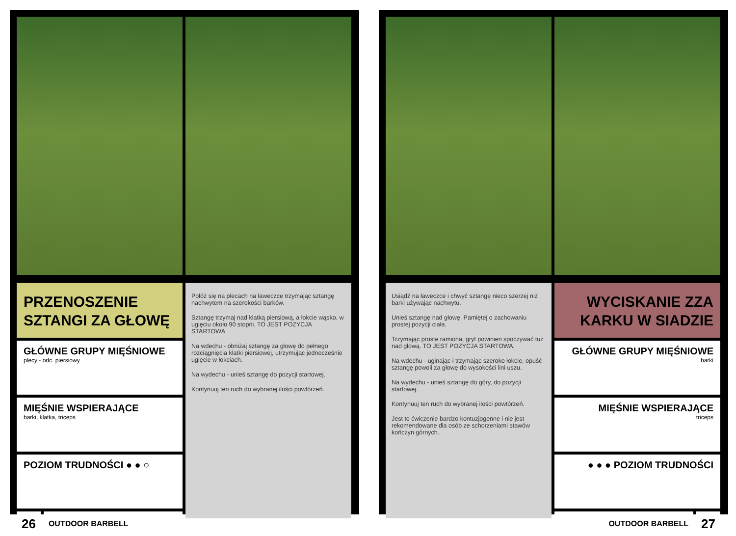PRZENOSZENIE SZTANGI ZA GŁOWĘ
GŁÓWNE GRUPY MIĘŚNIOWE
plecy - odc. piersiowy
MIĘŚNIE WSPIERAJĄCE
barki, klatka, triceps
POZIOM TRUDNOŚCI ● ● ○
26
OUTDOOR BARBELL
Połóż się na plecach na ławeczce trzymając sztangę nachwytem na szerokości barków.
Sztangę trzymaj nad klatką piersiową, a łokcie wąsko, w ugięciu około 90 stopni. TO JEST POZYCJA STARTOWA
Na wdechu - obniżaj sztangę za głowę do pełnego rozciągnięcia klatki piersiowej, utrzymując jednocześnie ugięcie w łokciach.
Na wydechu - unieś sztangę do pozycji startowej.
Kontynuuj ten ruch do wybranej ilości powtórzeń.
Usiądź na ławeczce i chwyć sztangę nieco szerzej niż barki używając nachwytu.
Unieś sztangę nad głowę. Pamiętej o zachowaniu prostej pozycji ciała.
Trzymając proste ramiona, gryf powinien spoczywać tuż nad głową. TO JEST POZYCJA STARTOWA.
Na wdechu - uginając i trzymając szeroko łokcie, opuść sztangę powoli za głowę do wysokości lini uszu.
Na wydechu - unieś sztangę do góry, do pozycji startowej.
Kontynuuj ten ruch do wybranej ilości powtórzeń.
Jest to ćwiczenie bardzo kontuzjogenne i nie jest rekomendowane dla osób ze schorzeniami stawów kończyn górnych.
WYCISKANIE ZZA KARKU W SIADZIE
GŁÓWNE GRUPY MIĘŚNIOWE
barki
MIĘŚNIE WSPIERAJĄCE
triceps
● ● ● POZIOM TRUDNOŚCI
OUTDOOR BARBELL
27